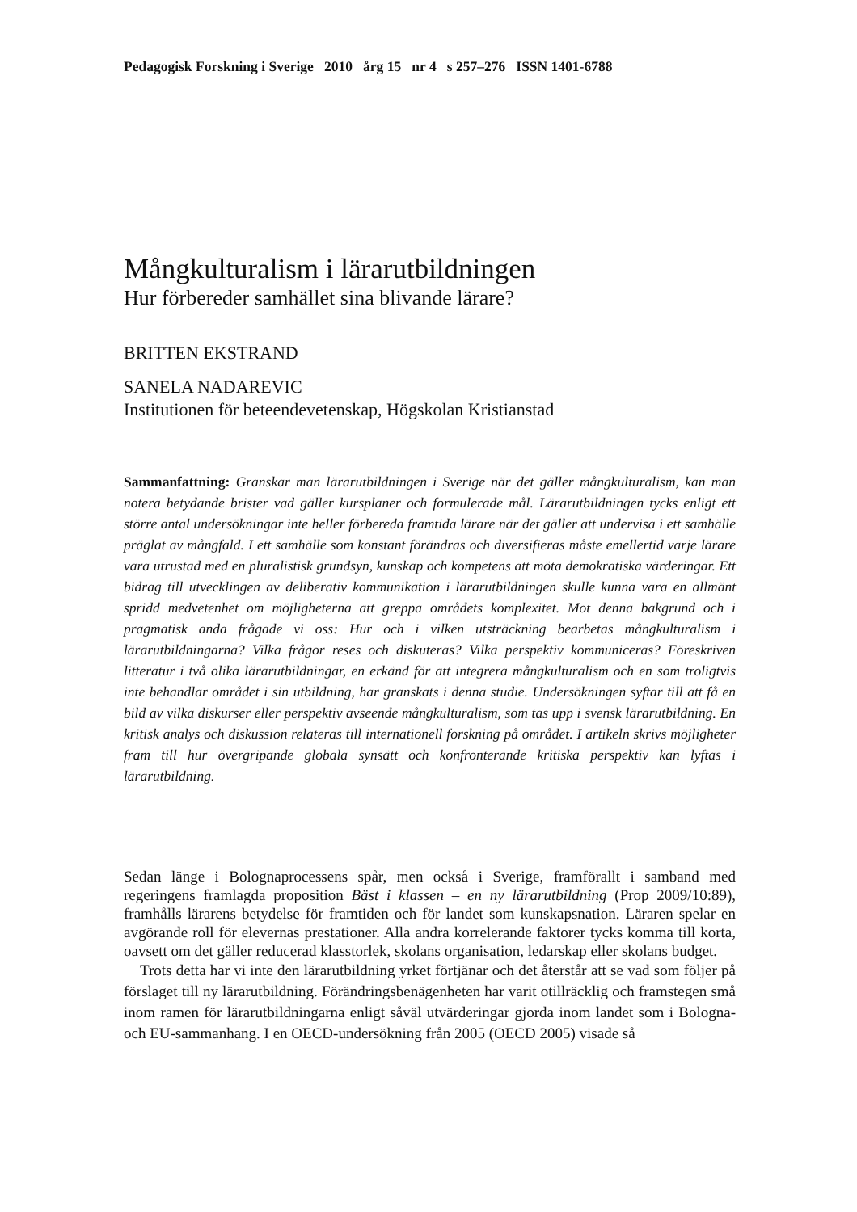Pedagogisk Forskning i Sverige 2010 årg 15 nr 4 s 257–276 ISSN 1401-6788
Mångkulturalism i lärarutbildningen
Hur förbereder samhället sina blivande lärare?
BRITTEN EKSTRAND
SANELA NADAREVIC
Institutionen för beteendevetenskap, Högskolan Kristianstad
Sammanfattning: Granskar man lärarutbildningen i Sverige när det gäller mångkulturalism, kan man notera betydande brister vad gäller kursplaner och formulerade mål. Lärarutbildningen tycks enligt ett större antal undersökningar inte heller förbereda framtida lärare när det gäller att undervisa i ett samhälle präglat av mångfald. I ett samhälle som konstant förändras och diversifieras måste emellertid varje lärare vara utrustad med en pluralistisk grundsyn, kunskap och kompetens att möta demokratiska värderingar. Ett bidrag till utvecklingen av deliberativ kommunikation i lärarutbildningen skulle kunna vara en allmänt spridd medvetenhet om möjligheterna att greppa områdets komplexitet. Mot denna bakgrund och i pragmatisk anda frågade vi oss: Hur och i vilken utsträckning bearbetas mångkulturalism i lärarutbildningarna? Vilka frågor reses och diskuteras? Vilka perspektiv kommuniceras? Föreskriven litteratur i två olika lärarutbildningar, en erkänd för att integrera mångkulturalism och en som troligtvis inte behandlar området i sin utbildning, har granskats i denna studie. Undersökningen syftar till att få en bild av vilka diskurser eller perspektiv avseende mångkulturalism, som tas upp i svensk lärarutbildning. En kritisk analys och diskussion relateras till internationell forskning på området. I artikeln skrivs möjligheter fram till hur övergripande globala synsätt och konfronterande kritiska perspektiv kan lyftas i lärarutbildning.
Sedan länge i Bolognaprocessens spår, men också i Sverige, framförallt i samband med regeringens framlagda proposition Bäst i klassen – en ny lärarutbildning (Prop 2009/10:89), framhålls lärarens betydelse för framtiden och för landet som kunskapsnation. Läraren spelar en avgörande roll för elevernas prestationer. Alla andra korrelerande faktorer tycks komma till korta, oavsett om det gäller reducerad klasstorlek, skolans organisation, ledarskap eller skolans budget.
Trots detta har vi inte den lärarutbildning yrket förtjänar och det återstår att se vad som följer på förslaget till ny lärarutbildning. Förändringsbenägenheten har varit otillräcklig och framstegen små inom ramen för lärarutbildningarna enligt såväl utvärderingar gjorda inom landet som i Bologna- och EU-sammanhang. I en OECD-undersökning från 2005 (OECD 2005) visade så